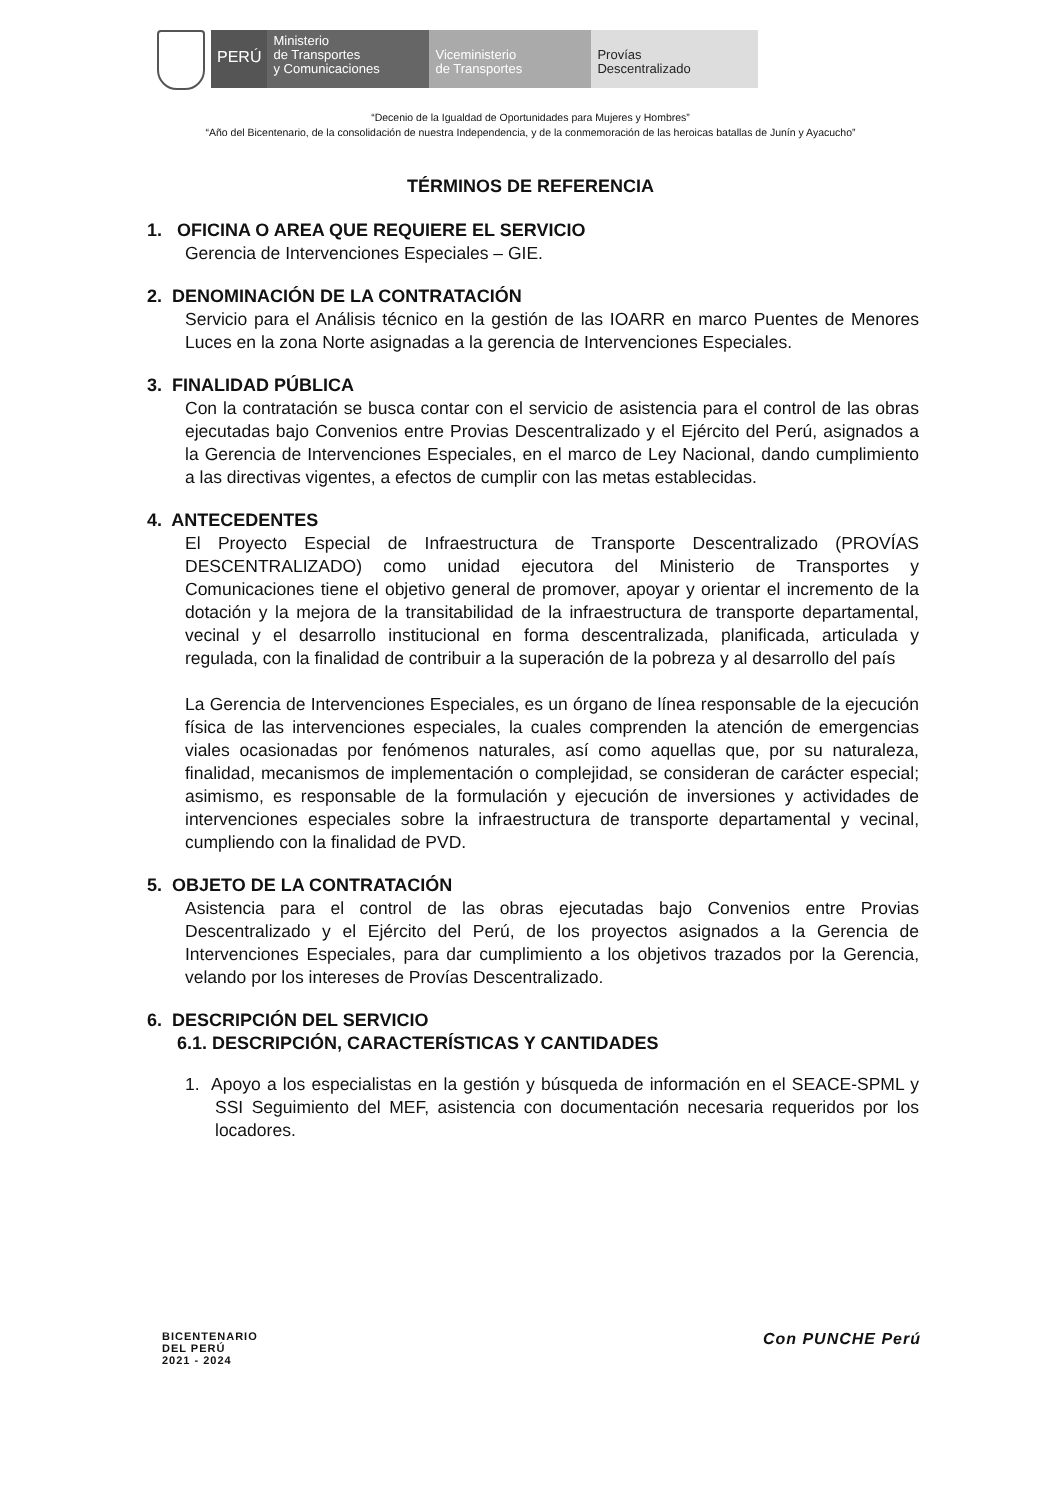PERÚ
Ministerio
de Transportes
y Comunicaciones
Viceministerio
de Transportes
Provías
Descentralizado
“Decenio de la Igualdad de Oportunidades para Mujeres y Hombres”
“Año del Bicentenario, de la consolidación de nuestra Independencia, y de la conmemoración de las heroicas batallas de Junín y Ayacucho”
TÉRMINOS DE REFERENCIA
1. OFICINA O AREA QUE REQUIERE EL SERVICIO
Gerencia de Intervenciones Especiales – GIE.
2. DENOMINACIÓN DE LA CONTRATACIÓN
Servicio para el Análisis técnico en la gestión de las IOARR en marco Puentes de Menores Luces en la zona Norte asignadas a la gerencia de Intervenciones Especiales.
3. FINALIDAD PÚBLICA
Con la contratación se busca contar con el servicio de asistencia para el control de las obras ejecutadas bajo Convenios entre Provias Descentralizado y el Ejército del Perú, asignados a la Gerencia de Intervenciones Especiales, en el marco de Ley Nacional, dando cumplimiento a las directivas vigentes, a efectos de cumplir con las metas establecidas.
4. ANTECEDENTES
El Proyecto Especial de Infraestructura de Transporte Descentralizado (PROVÍAS DESCENTRALIZADO) como unidad ejecutora del Ministerio de Transportes y Comunicaciones tiene el objetivo general de promover, apoyar y orientar el incremento de la dotación y la mejora de la transitabilidad de la infraestructura de transporte departamental, vecinal y el desarrollo institucional en forma descentralizada, planificada, articulada y regulada, con la finalidad de contribuir a la superación de la pobreza y al desarrollo del país
La Gerencia de Intervenciones Especiales, es un órgano de línea responsable de la ejecución física de las intervenciones especiales, la cuales comprenden la atención de emergencias viales ocasionadas por fenómenos naturales, así como aquellas que, por su naturaleza, finalidad, mecanismos de implementación o complejidad, se consideran de carácter especial; asimismo, es responsable de la formulación y ejecución de inversiones y actividades de intervenciones especiales sobre la infraestructura de transporte departamental y vecinal, cumpliendo con la finalidad de PVD.
5. OBJETO DE LA CONTRATACIÓN
Asistencia para el control de las obras ejecutadas bajo Convenios entre Provias Descentralizado y el Ejército del Perú, de los proyectos asignados a la Gerencia de Intervenciones Especiales, para dar cumplimiento a los objetivos trazados por la Gerencia, velando por los intereses de Provías Descentralizado.
6. DESCRIPCIÓN DEL SERVICIO
6.1. DESCRIPCIÓN, CARACTERÍSTICAS Y CANTIDADES
1. Apoyo a los especialistas en la gestión y búsqueda de información en el SEACE-SPML y SSI Seguimiento del MEF, asistencia con documentación necesaria requeridos por los locadores.
BICENTENARIO
DEL PERÚ
2021 - 2024
Con PUNCHE Perú